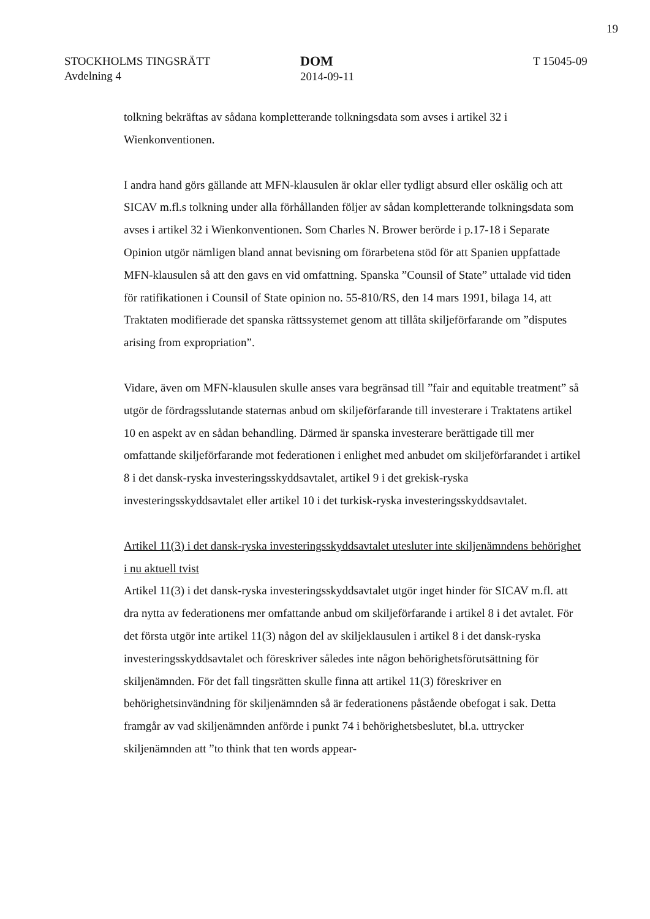19
STOCKHOLMS TINGSRÄTT
Avdelning 4
DOM
2014-09-11
T 15045-09
tolkning bekräftas av sådana kompletterande tolkningsdata som avses i artikel 32 i Wienkonventionen.
I andra hand görs gällande att MFN-klausulen är oklar eller tydligt absurd eller oskälig och att SICAV m.fl.s tolkning under alla förhållanden följer av sådan kompletterande tolkningsdata som avses i artikel 32 i Wienkonventionen. Som Charles N. Brower berörde i p.17-18 i Separate Opinion utgör nämligen bland annat bevisning om förarbetena stöd för att Spanien uppfattade MFN-klausulen så att den gavs en vid omfattning. Spanska ”Counsil of State” uttalade vid tiden för ratifikationen i Counsil of State opinion no. 55-810/RS, den 14 mars 1991, bilaga 14, att Traktaten modifierade det spanska rättssystemet genom att tillåta skiljeförfarande om ”disputes arising from expropriation”.
Vidare, även om MFN-klausulen skulle anses vara begränsad till ”fair and equitable treatment” så utgör de fördragsslutande staternas anbud om skiljeförfarande till investerare i Traktatens artikel 10 en aspekt av en sådan behandling. Därmed är spanska investerare berättigade till mer omfattande skiljeförfarande mot federationen i enlighet med anbudet om skiljeförfarandet i artikel 8 i det dansk-ryska investeringsskyddsavtalet, artikel 9 i det grekisk-ryska investeringsskyddsavtalet eller artikel 10 i det turkisk-ryska investeringsskyddsavtalet.
Artikel 11(3) i det dansk-ryska investeringsskyddsavtalet utesluter inte skiljenämndens behörighet i nu aktuell tvist
Artikel 11(3) i det dansk-ryska investeringsskyddsavtalet utgör inget hinder för SICAV m.fl. att dra nytta av federationens mer omfattande anbud om skiljeförfarande i artikel 8 i det avtalet. För det första utgör inte artikel 11(3) någon del av skiljeklausulen i artikel 8 i det dansk-ryska investeringsskyddsavtalet och föreskriver således inte någon behörighetsförutsättning för skiljenämnden. För det fall tingsrätten skulle finna att artikel 11(3) föreskriver en behörighetsinvändning för skiljenämnden så är federationens påstående obefogat i sak. Detta framgår av vad skiljenämnden anförde i punkt 74 i behörighetsbeslutet, bl.a. uttrycker skiljenämnden att ”to think that ten words appear-